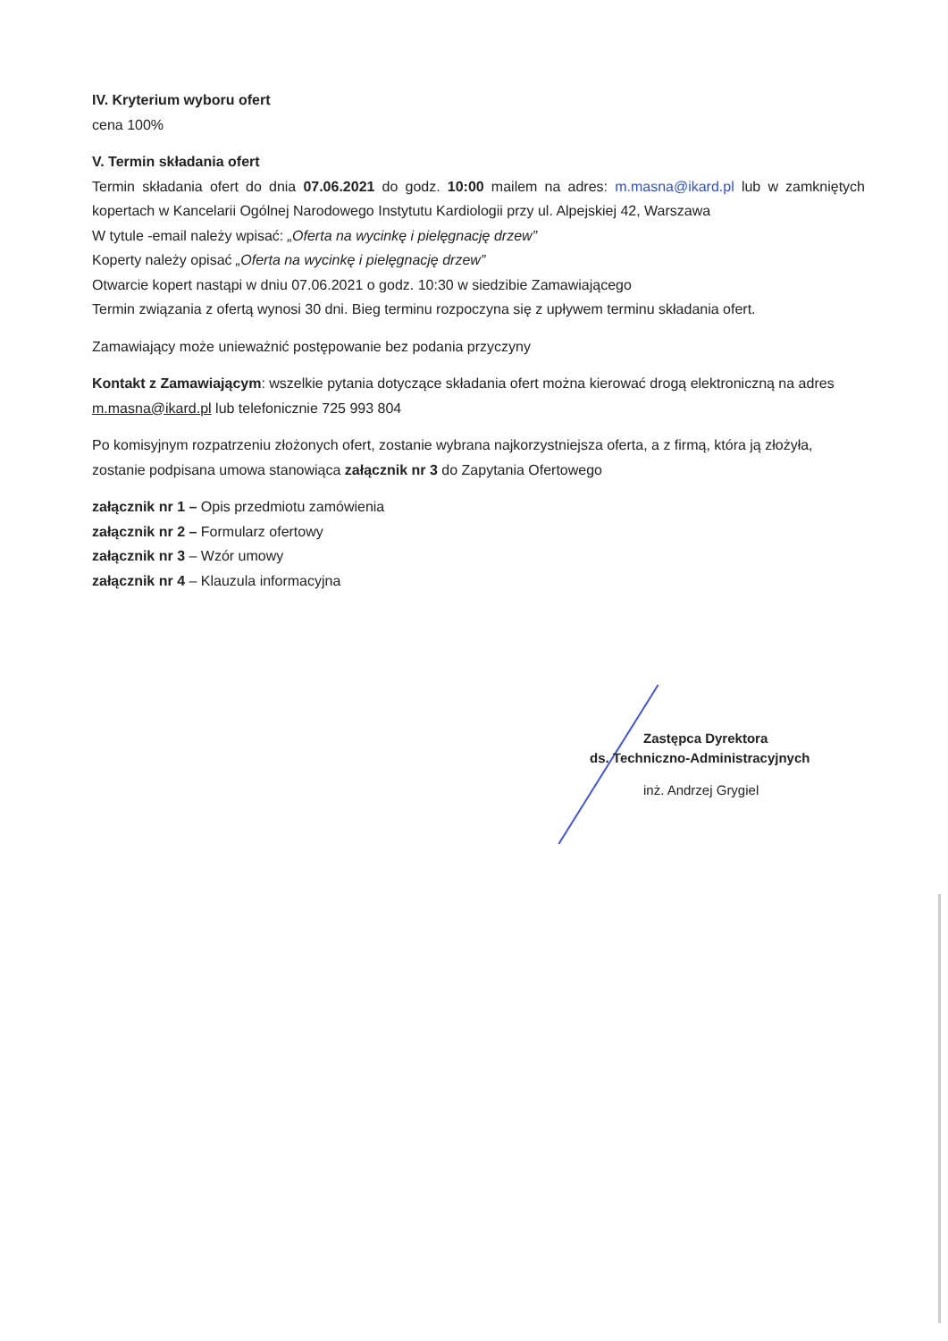IV. Kryterium wyboru ofert
cena 100%
V. Termin składania ofert
Termin składania ofert do dnia 07.06.2021 do godz. 10:00 mailem na adres: m.masna@ikard.pl lub w zamkniętych kopertach w Kancelarii Ogólnej Narodowego Instytutu Kardiologii przy ul. Alpejskiej 42, Warszawa
W tytule -email należy wpisać: „Oferta na wycinkę i pielęgnację drzew”
Koperty należy opisać „Oferta na wycinkę i pielęgnację drzew”
Otwarcie kopert nastąpi w dniu 07.06.2021 o godz. 10:30 w siedzibie Zamawiającego
Termin związania z ofertą wynosi 30 dni. Bieg terminu rozpoczyna się z upływem terminu składania ofert.
Zamawiający może unieważnić postępowanie bez podania przyczyny
Kontakt z Zamawiającym: wszelkie pytania dotyczące składania ofert można kierować drogą elektroniczną na adres m.masna@ikard.pl lub telefonicznie 725 993 804
Po komisyjnym rozpatrzeniu złożonych ofert, zostanie wybrana najkorzystniejsza oferta, a z firmą, która ją złożyła, zostanie podpisana umowa stanowiąca załącznik nr 3 do Zapytania Ofertowego
załącznik nr 1 – Opis przedmiotu zamówienia
załącznik nr 2 – Formularz ofertowy
załącznik nr 3 – Wzór umowy
załącznik nr 4 – Klauzula informacyjna
Zastępca Dyrektora
ds. Techniczno-Administracyjnych
inż. Andrzej Grygiel